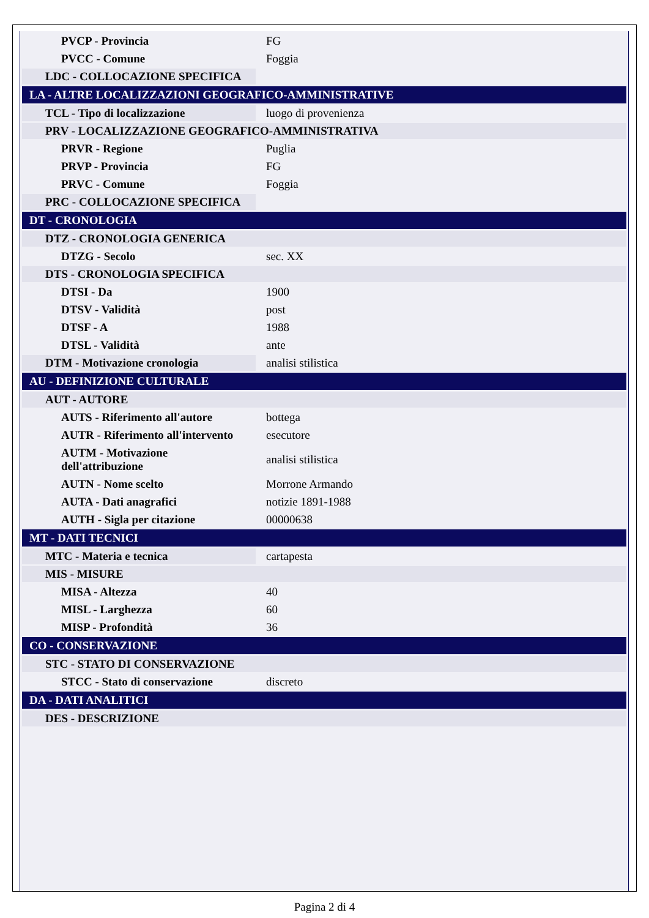| PVCP - Provincia | FG |
| PVCC - Comune | Foggia |
| LDC - COLLOCAZIONE SPECIFICA | |
| LA - ALTRE LOCALIZZAZIONI GEOGRAFICO-AMMINISTRATIVE | |
| TCL - Tipo di localizzazione | luogo di provenienza |
| PRV - LOCALIZZAZIONE GEOGRAFICO-AMMINISTRATIVA | |
| PRVR - Regione | Puglia |
| PRVP - Provincia | FG |
| PRVC - Comune | Foggia |
| PRC - COLLOCAZIONE SPECIFICA | |
| DT - CRONOLOGIA | |
| DTZ - CRONOLOGIA GENERICA | |
| DTZG - Secolo | sec. XX |
| DTS - CRONOLOGIA SPECIFICA | |
| DTSI - Da | 1900 |
| DTSV - Validità | post |
| DTSF - A | 1988 |
| DTSL - Validità | ante |
| DTM - Motivazione cronologia | analisi stilistica |
| AU - DEFINIZIONE CULTURALE | |
| AUT - AUTORE | |
| AUTS - Riferimento all'autore | bottega |
| AUTR - Riferimento all'intervento | esecutore |
| AUTM - Motivazione dell'attribuzione | analisi stilistica |
| AUTN - Nome scelto | Morrone Armando |
| AUTA - Dati anagrafici | notizie 1891-1988 |
| AUTH - Sigla per citazione | 00000638 |
| MT - DATI TECNICI | |
| MTC - Materia e tecnica | cartapesta |
| MIS - MISURE | |
| MISA - Altezza | 40 |
| MISL - Larghezza | 60 |
| MISP - Profondità | 36 |
| CO - CONSERVAZIONE | |
| STC - STATO DI CONSERVAZIONE | |
| STCC - Stato di conservazione | discreto |
| DA - DATI ANALITICI | |
| DES - DESCRIZIONE | |
Pagina 2 di 4